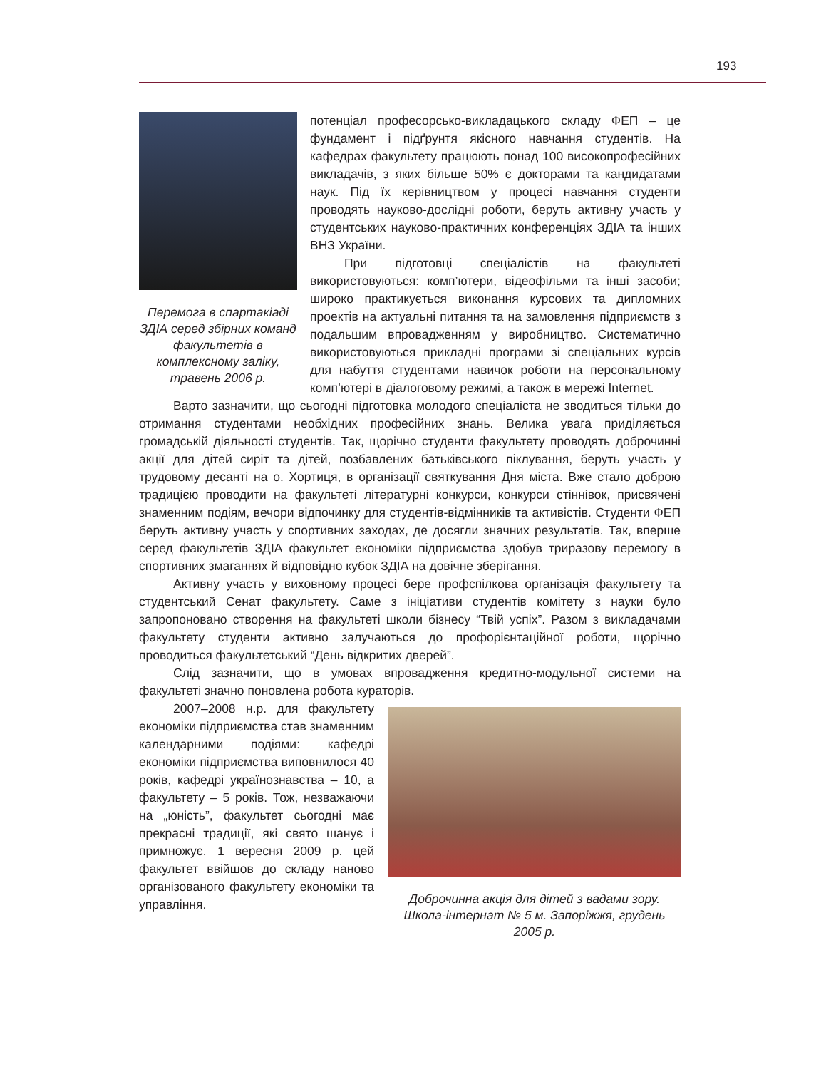193
Перемога в спартакіаді ЗДІА серед збірних команд факультетів в комплексному заліку, травень 2006 р.
потенціал професорсько-викладацького складу ФЕП – це фундамент і підґрунтя якісного навчання студентів. На кафедрах факультету працюють понад 100 високопрофесійних викладачів, з яких більше 50% є докторами та кандидатами наук. Під їх керівництвом у процесі навчання студенти проводять науково-дослідні роботи, беруть активну участь у студентських науково-практичних конференціях ЗДІА та інших ВНЗ України.
При підготовці спеціалістів на факультеті використовуються: комп’ютери, відеофільми та інші засоби; широко практикується виконання курсових та дипломних проектів на актуальні питання та на замовлення підприємств з подальшим впровадженням у виробництво. Систематично використовуються прикладні програми зі спеціальних курсів для набуття студентами навичок роботи на персональному комп’ютері в діалоговому режимі, а також в мережі Internet.
Варто зазначити, що сьогодні підготовка молодого спеціаліста не зводиться тільки до отримання студентами необхідних професійних знань. Велика увага приділяється громадській діяльності студентів. Так, щорічно студенти факультету проводять доброчинні акції для дітей сиріт та дітей, позбавлених батьківського піклування, беруть участь у трудовому десанті на о. Хортиця, в організації святкування Дня міста. Вже стало доброю традицією проводити на факультеті літературні конкурси, конкурси стіннівок, присвячені знаменним подіям, вечори відпочинку для студентів-відмінників та активістів. Студенти ФЕП беруть активну участь у спортивних заходах, де досягли значних результатів. Так, вперше серед факультетів ЗДІА факультет економіки підприємства здобув триразову перемогу в спортивних змаганнях й відповідно кубок ЗДІА на довічне зберігання.
Активну участь у виховному процесі бере профспілкова організація факультету та студентський Сенат факультету. Саме з ініціативи студентів комітету з науки було запропоновано створення на факультеті школи бізнесу “Твій успіх”. Разом з викладачами факультету студенти активно залучаються до профорієнтаційної роботи, щорічно проводиться факультетський “День відкритих дверей”.
Слід зазначити, що в умовах впровадження кредитно-модульної системи на факультеті значно поновлена робота кураторів.
Доброчинна акція для дітей з вадами зору. Школа-інтернат № 5 м. Запоріжжя, грудень 2005 р.
2007–2008 н.р. для факультету економіки підприємства став знаменним календарними подіями: кафедрі економіки підприємства виповнилося 40 років, кафедрі українознавства – 10, а факультету – 5 років. Тож, незважаючи на „юність”, факультет сьогодні має прекрасні традиції, які свято шанує і примножує. 1 вересня 2009 р. цей факультет ввійшов до складу наново організованого факультету економіки та управління.